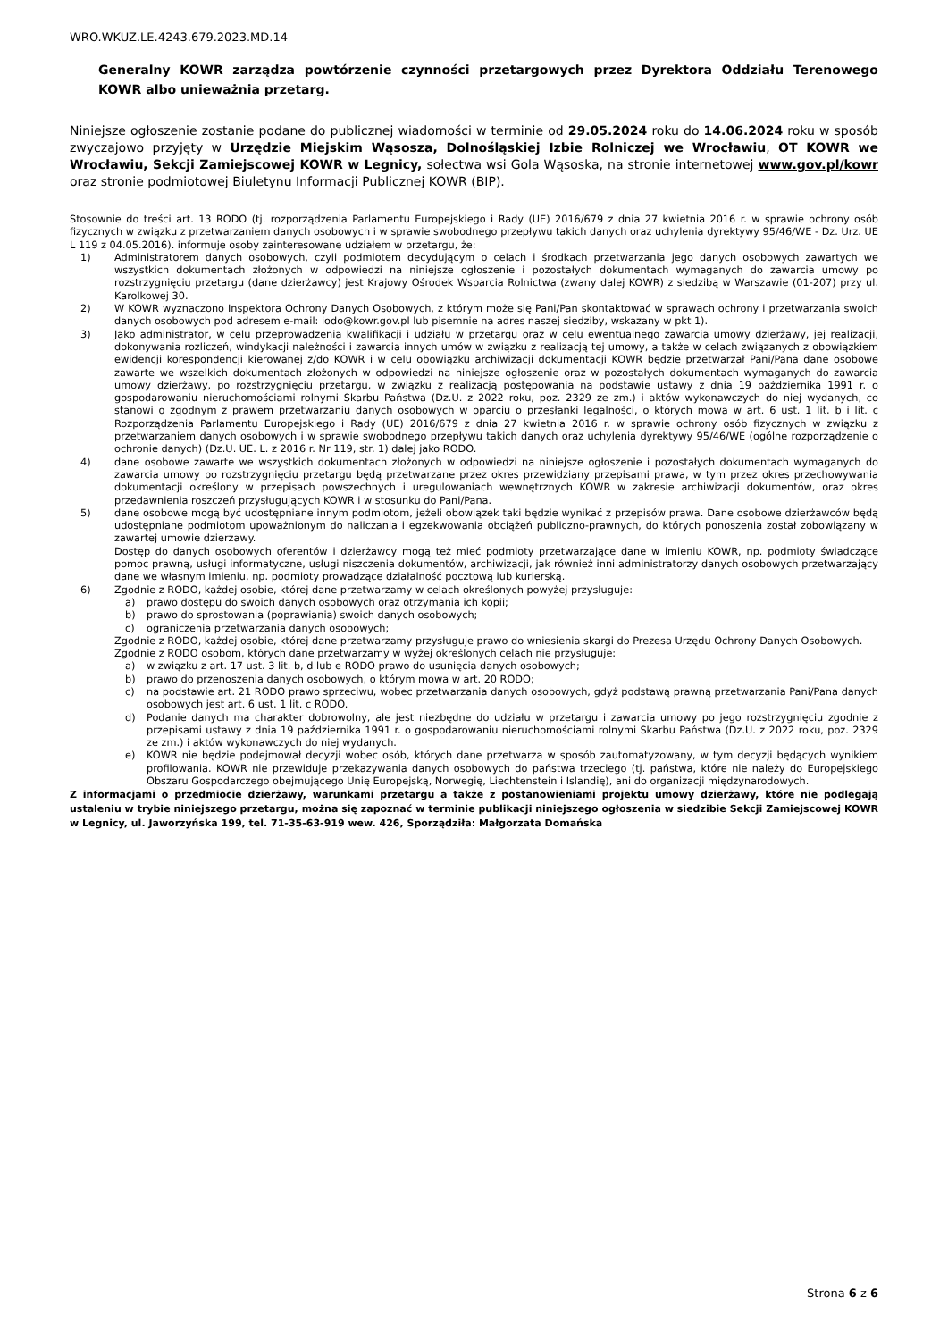WRO.WKUZ.LE.4243.679.2023.MD.14
Generalny KOWR zarządza powtórzenie czynności przetargowych przez Dyrektora Oddziału Terenowego KOWR albo unieważnia przetarg.
Niniejsze ogłoszenie zostanie podane do publicznej wiadomości w terminie od 29.05.2024 roku do 14.06.2024 roku w sposób zwyczajowo przyjęty w Urzędzie Miejskim Wąsosza, Dolnośląskiej Izbie Rolniczej we Wrocławiu, OT KOWR we Wrocławiu, Sekcji Zamiejscowej KOWR w Legnicy, sołectwa wsi Gola Wąsoska, na stronie internetowej www.gov.pl/kowr oraz stronie podmiotowej Biuletynu Informacji Publicznej KOWR (BIP).
Stosownie do treści art. 13 RODO (tj. rozporządzenia Parlamentu Europejskiego i Rady (UE) 2016/679 z dnia 27 kwietnia 2016 r. w sprawie ochrony osób fizycznych w związku z przetwarzaniem danych osobowych i w sprawie swobodnego przepływu takich danych oraz uchylenia dyrektywy 95/46/WE - Dz. Urz. UE L 119 z 04.05.2016). informuje osoby zainteresowane udziałem w przetargu, że:
1) Administratorem danych osobowych, czyli podmiotem decydującym o celach i środkach przetwarzania jego danych osobowych zawartych we wszystkich dokumentach złożonych w odpowiedzi na niniejsze ogłoszenie i pozostałych dokumentach wymaganych do zawarcia umowy po rozstrzygnięciu przetargu (dane dzierżawcy) jest Krajowy Ośrodek Wsparcia Rolnictwa (zwany dalej KOWR) z siedzibą w Warszawie (01-207) przy ul. Karolkowej 30.
2) W KOWR wyznaczono Inspektora Ochrony Danych Osobowych, z którym może się Pani/Pan skontaktować w sprawach ochrony i przetwarzania swoich danych osobowych pod adresem e-mail: iodo@kowr.gov.pl lub pisemnie na adres naszej siedziby, wskazany w pkt 1).
3) Jako administrator, w celu przeprowadzenia kwalifikacji i udziału w przetargu oraz w celu ewentualnego zawarcia umowy dzierżawy, jej realizacji, dokonywania rozliczeń, windykacji należności i zawarcia innych umów w związku z realizacją tej umowy, a także w celach związanych z obowiązkiem ewidencji korespondencji kierowanej z/do KOWR i w celu obowiązku archiwizacji dokumentacji KOWR będzie przetwarzał Pani/Pana dane osobowe zawarte we wszelkich dokumentach złożonych w odpowiedzi na niniejsze ogłoszenie oraz w pozostałych dokumentach wymaganych do zawarcia umowy dzierżawy, po rozstrzygnięciu przetargu, w związku z realizacją postępowania na podstawie ustawy z dnia 19 października 1991 r. o gospodarowaniu nieruchomościami rolnymi Skarbu Państwa (Dz.U. z 2022 roku, poz. 2329 ze zm.) i aktów wykonawczych do niej wydanych, co stanowi o zgodnym z prawem przetwarzaniu danych osobowych w oparciu o przesłanki legalności, o których mowa w art. 6 ust. 1 lit. b i lit. c Rozporządzenia Parlamentu Europejskiego i Rady (UE) 2016/679 z dnia 27 kwietnia 2016 r. w sprawie ochrony osób fizycznych w związku z przetwarzaniem danych osobowych i w sprawie swobodnego przepływu takich danych oraz uchylenia dyrektywy 95/46/WE (ogólne rozporządzenie o ochronie danych) (Dz.U. UE. L. z 2016 r. Nr 119, str. 1) dalej jako RODO.
4) dane osobowe zawarte we wszystkich dokumentach złożonych w odpowiedzi na niniejsze ogłoszenie i pozostałych dokumentach wymaganych do zawarcia umowy po rozstrzygnięciu przetargu będą przetwarzane przez okres przewidziany przepisami prawa, w tym przez okres przechowywania dokumentacji określony w przepisach powszechnych i uregulowaniach wewnętrznych KOWR w zakresie archiwizacji dokumentów, oraz okres przedawnienia roszczeń przysługujących KOWR i w stosunku do Pani/Pana.
5) dane osobowe mogą być udostępniane innym podmiotom, jeżeli obowiązek taki będzie wynikać z przepisów prawa. Dane osobowe dzierżawców będą udostępniane podmiotom upoważnionym do naliczania i egzekwowania obciążeń publiczno-prawnych, do których ponoszenia został zobowiązany w zawartej umowie dzierżawy.
Dostęp do danych osobowych oferentów i dzierżawcy mogą też mieć podmioty przetwarzające dane w imieniu KOWR, np. podmioty świadczące pomoc prawną, usługi informatyczne, usługi niszczenia dokumentów, archiwizacji, jak również inni administratorzy danych osobowych przetwarzający dane we własnym imieniu, np. podmioty prowadzące działalność pocztową lub kurierską.
6) Zgodnie z RODO, każdej osobie, której dane przetwarzamy w celach określonych powyżej przysługuje:
a) prawo dostępu do swoich danych osobowych oraz otrzymania ich kopii;
b) prawo do sprostowania (poprawiania) swoich danych osobowych;
c) ograniczenia przetwarzania danych osobowych;
Zgodnie z RODO, każdej osobie, której dane przetwarzamy przysługuje prawo do wniesienia skargi do Prezesa Urzędu Ochrony Danych Osobowych.
Zgodnie z RODO osobom, których dane przetwarzamy w wyżej określonych celach nie przysługuje:
a) w związku z art. 17 ust. 3 lit. b, d lub e RODO prawo do usunięcia danych osobowych;
b) prawo do przenoszenia danych osobowych, o którym mowa w art. 20 RODO;
c) na podstawie art. 21 RODO prawo sprzeciwu, wobec przetwarzania danych osobowych, gdyż podstawą prawną przetwarzania Pani/Pana danych osobowych jest art. 6 ust. 1 lit. c RODO.
d) Podanie danych ma charakter dobrowolny, ale jest niezbędne do udziału w przetargu i zawarcia umowy po jego rozstrzygnięciu zgodnie z przepisami ustawy z dnia 19 października 1991 r. o gospodarowaniu nieruchomościami rolnymi Skarbu Państwa (Dz.U. z 2022 roku, poz. 2329 ze zm.) i aktów wykonawczych do niej wydanych.
e) KOWR nie będzie podejmował decyzji wobec osób, których dane przetwarza w sposób zautomatyzowany, w tym decyzji będących wynikiem profilowania. KOWR nie przewiduje przekazywania danych osobowych do państwa trzeciego (tj. państwa, które nie należy do Europejskiego Obszaru Gospodarczego obejmującego Unię Europejską, Norwegię, Liechtenstein i Islandię), ani do organizacji międzynarodowych.
Z informacjami o przedmiocie dzierżawy, warunkami przetargu a także z postanowieniami projektu umowy dzierżawy, które nie podlegają ustaleniu w trybie niniejszego przetargu, można się zapoznać w terminie publikacji niniejszego ogłoszenia w siedzibie Sekcji Zamiejscowej KOWR w Legnicy, ul. Jaworzyńska 199, tel. 71-35-63-919 wew. 426, Sporządziła: Małgorzata Domańska
Strona 6 z 6